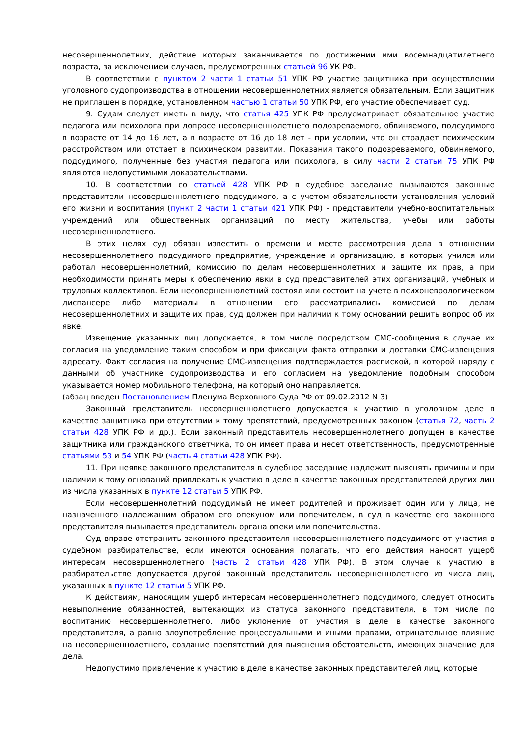несовершеннолетних, действие которых заканчивается по достижении ими восемнадцатилетнего возраста, за исключением случаев, предусмотренных статьей 96 УК РФ.
В соответствии с пунктом 2 части 1 статьи 51 УПК РФ участие защитника при осуществлении уголовного судопроизводства в отношении несовершеннолетних является обязательным. Если защитник не приглашен в порядке, установленном частью 1 статьи 50 УПК РФ, его участие обеспечивает суд.
9. Судам следует иметь в виду, что статья 425 УПК РФ предусматривает обязательное участие педагога или психолога при допросе несовершеннолетнего подозреваемого, обвиняемого, подсудимого в возрасте от 14 до 16 лет, а в возрасте от 16 до 18 лет - при условии, что он страдает психическим расстройством или отстает в психическом развитии. Показания такого подозреваемого, обвиняемого, подсудимого, полученные без участия педагога или психолога, в силу части 2 статьи 75 УПК РФ являются недопустимыми доказательствами.
10. В соответствии со статьей 428 УПК РФ в судебное заседание вызываются законные представители несовершеннолетнего подсудимого, а с учетом обязательности установления условий его жизни и воспитания (пункт 2 части 1 статьи 421 УПК РФ) - представители учебно-воспитательных учреждений или общественных организаций по месту жительства, учебы или работы несовершеннолетнего.
В этих целях суд обязан известить о времени и месте рассмотрения дела в отношении несовершеннолетнего подсудимого предприятие, учреждение и организацию, в которых учился или работал несовершеннолетний, комиссию по делам несовершеннолетних и защите их прав, а при необходимости принять меры к обеспечению явки в суд представителей этих организаций, учебных и трудовых коллективов. Если несовершеннолетний состоял или состоит на учете в психоневрологическом диспансере либо материалы в отношении его рассматривались комиссией по делам несовершеннолетних и защите их прав, суд должен при наличии к тому оснований решить вопрос об их явке.
Извещение указанных лиц допускается, в том числе посредством СМС-сообщения в случае их согласия на уведомление таким способом и при фиксации факта отправки и доставки СМС-извещения адресату. Факт согласия на получение СМС-извещения подтверждается распиской, в которой наряду с данными об участнике судопроизводства и его согласием на уведомление подобным способом указывается номер мобильного телефона, на который оно направляется.
(абзац введен Постановлением Пленума Верховного Суда РФ от 09.02.2012 N 3)
Законный представитель несовершеннолетнего допускается к участию в уголовном деле в качестве защитника при отсутствии к тому препятствий, предусмотренных законом (статья 72, часть 2 статьи 428 УПК РФ и др.). Если законный представитель несовершеннолетнего допущен в качестве защитника или гражданского ответчика, то он имеет права и несет ответственность, предусмотренные статьями 53 и 54 УПК РФ (часть 4 статьи 428 УПК РФ).
11. При неявке законного представителя в судебное заседание надлежит выяснять причины и при наличии к тому оснований привлекать к участию в деле в качестве законных представителей других лиц из числа указанных в пункте 12 статьи 5 УПК РФ.
Если несовершеннолетний подсудимый не имеет родителей и проживает один или у лица, не назначенного надлежащим образом его опекуном или попечителем, в суд в качестве его законного представителя вызывается представитель органа опеки или попечительства.
Суд вправе отстранить законного представителя несовершеннолетнего подсудимого от участия в судебном разбирательстве, если имеются основания полагать, что его действия наносят ущерб интересам несовершеннолетнего (часть 2 статьи 428 УПК РФ). В этом случае к участию в разбирательстве допускается другой законный представитель несовершеннолетнего из числа лиц, указанных в пункте 12 статьи 5 УПК РФ.
К действиям, наносящим ущерб интересам несовершеннолетнего подсудимого, следует относить невыполнение обязанностей, вытекающих из статуса законного представителя, в том числе по воспитанию несовершеннолетнего, либо уклонение от участия в деле в качестве законного представителя, а равно злоупотребление процессуальными и иными правами, отрицательное влияние на несовершеннолетнего, создание препятствий для выяснения обстоятельств, имеющих значение для дела.
Недопустимо привлечение к участию в деле в качестве законных представителей лиц, которые